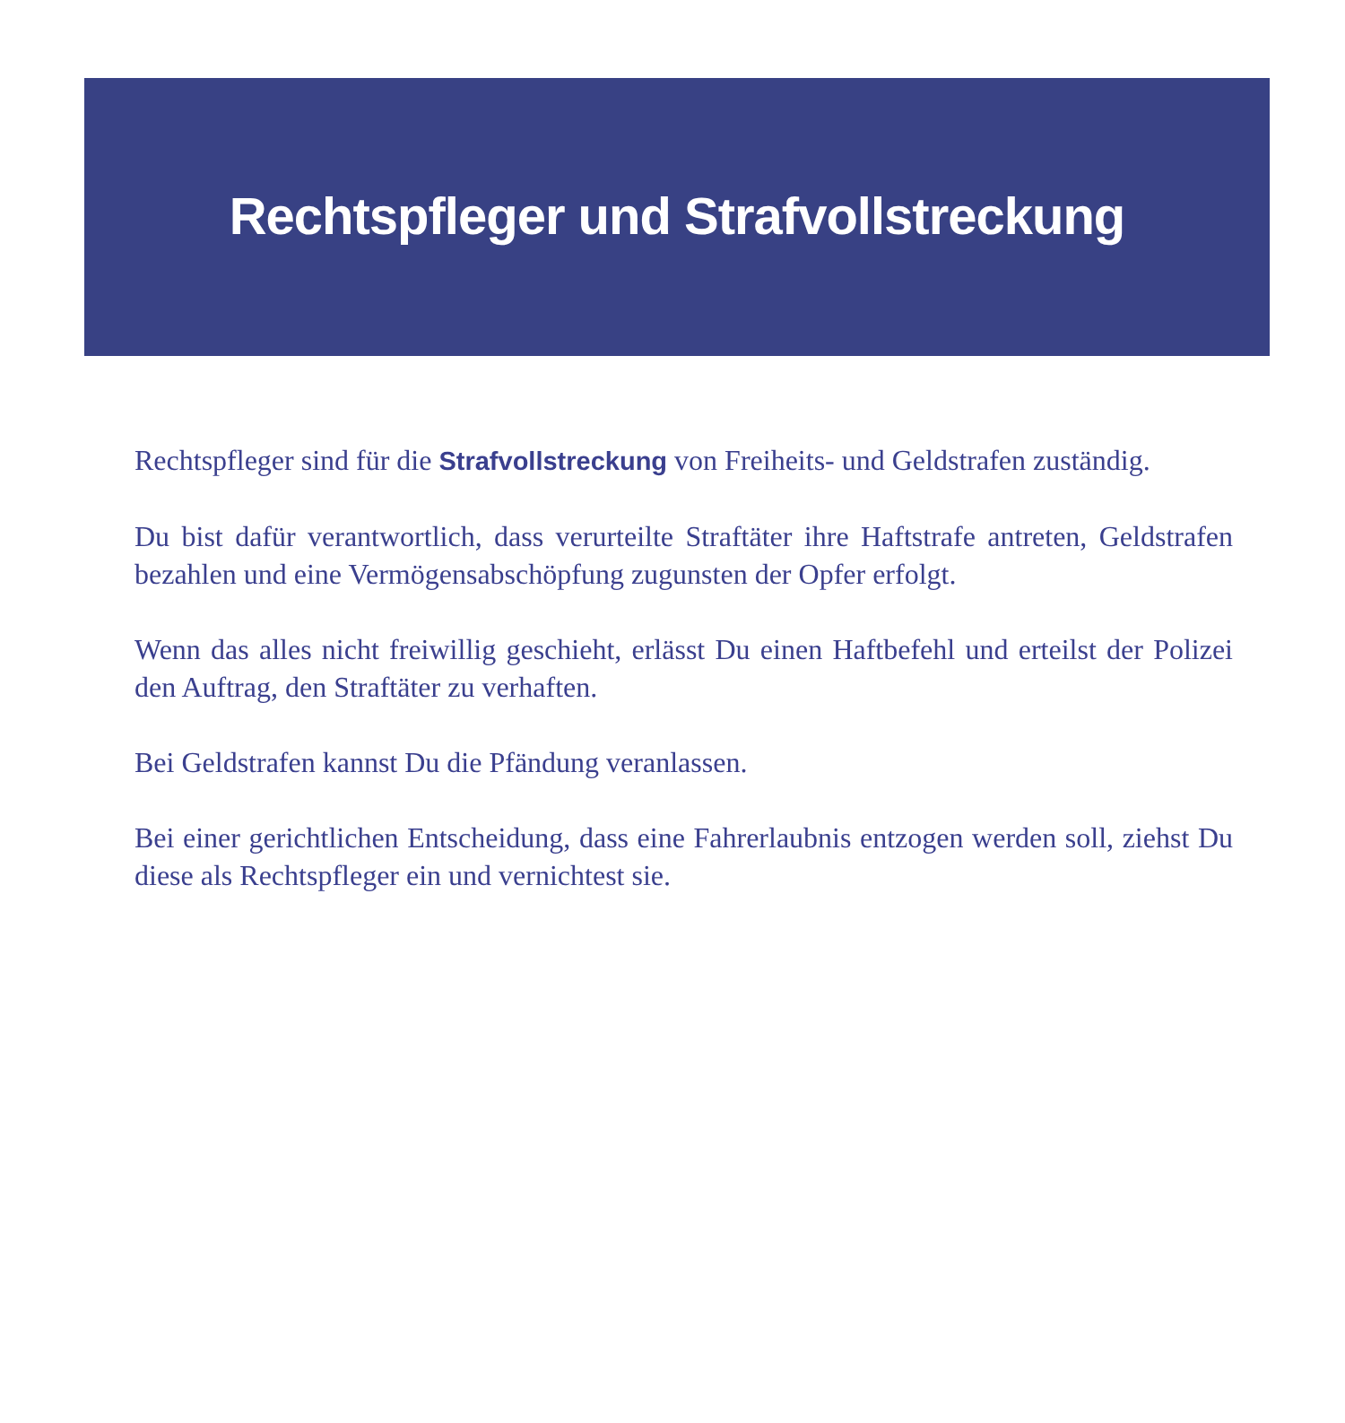Rechtspfleger und Strafvollstreckung
Rechtspfleger sind für die Strafvollstreckung von Freiheits- und Geldstrafen zuständig.
Du bist dafür verantwortlich, dass verurteilte Straftäter ihre Haftstrafe antreten, Geldstrafen bezahlen und eine Vermögensabschöpfung zugunsten der Opfer erfolgt.
Wenn das alles nicht freiwillig geschieht, erlässt Du einen Haftbefehl und erteilst der Polizei den Auftrag, den Straftäter zu verhaften.
Bei Geldstrafen kannst Du die Pfändung veranlassen.
Bei einer gerichtlichen Entscheidung, dass eine Fahrerlaubnis entzogen werden soll, ziehst Du diese als Rechtspfleger ein und vernichtest sie.